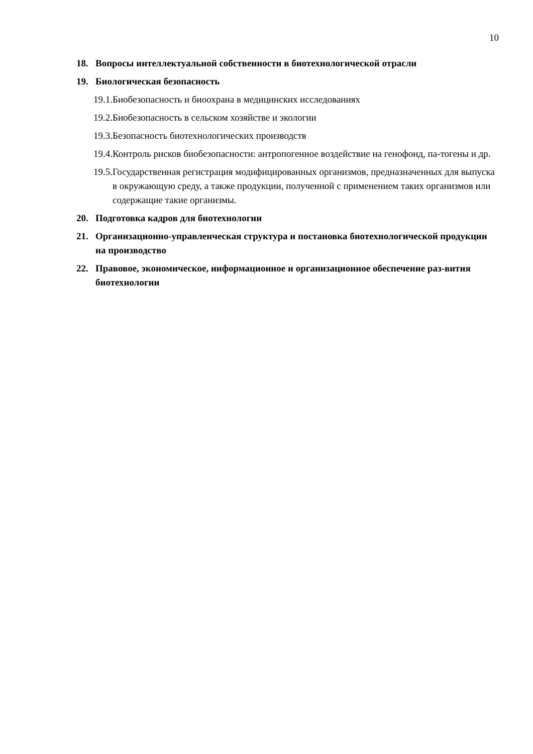10
18. Вопросы интеллектуальной собственности в биотехнологической отрасли
19. Биологическая безопасность
19.1. Биобезопасность и биоохрана в медицинских исследованиях
19.2. Биобезопасность в сельском хозяйстве и экологии
19.3. Безопасность биотехнологических производств
19.4. Контроль рисков биобезопасности: антропогенное воздействие на генофонд, па-тогены и др.
19.5. Государственная регистрация модифицированных организмов, предназначенных для выпуска в окружающую среду, а также продукции, полученной с применением таких организмов или содержащие такие организмы.
20. Подготовка кадров для биотехнологии
21. Организационно-управленческая структура и постановка биотехнологической продукции на производство
22. Правовое, экономическое, информационное и организационное обеспечение раз-вития биотехнологии